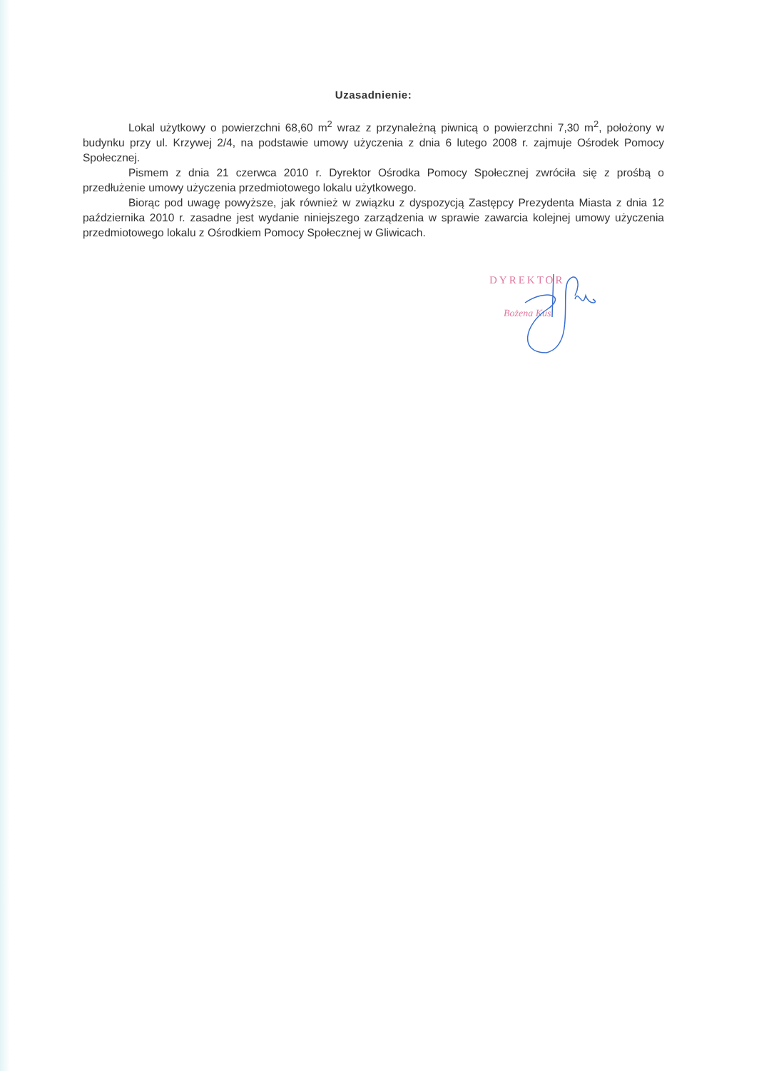Uzasadnienie:
Lokal użytkowy o powierzchni 68,60 m<sup>2</sup> wraz z przynależną piwnicą o powierzchni 7,30 m<sup>2</sup>, położony w budynku przy ul. Krzywej 2/4, na podstawie umowy użyczenia z dnia 6 lutego 2008 r. zajmuje Ośrodek Pomocy Społecznej.
Pismem z dnia 21 czerwca 2010 r. Dyrektor Ośrodka Pomocy Społecznej zwróciła się z prośbą o przedłużenie umowy użyczenia przedmiotowego lokalu użytkowego.
Biorąc pod uwagę powyższe, jak również w związku z dyspozycją Zastępcy Prezydenta Miasta z dnia 12 października 2010 r. zasadne jest wydanie niniejszego zarządzenia w sprawie zawarcia kolejnej umowy użyczenia przedmiotowego lokalu z Ośrodkiem Pomocy Społecznej w Gliwicach.
DYREKTOR
Bożena Kus